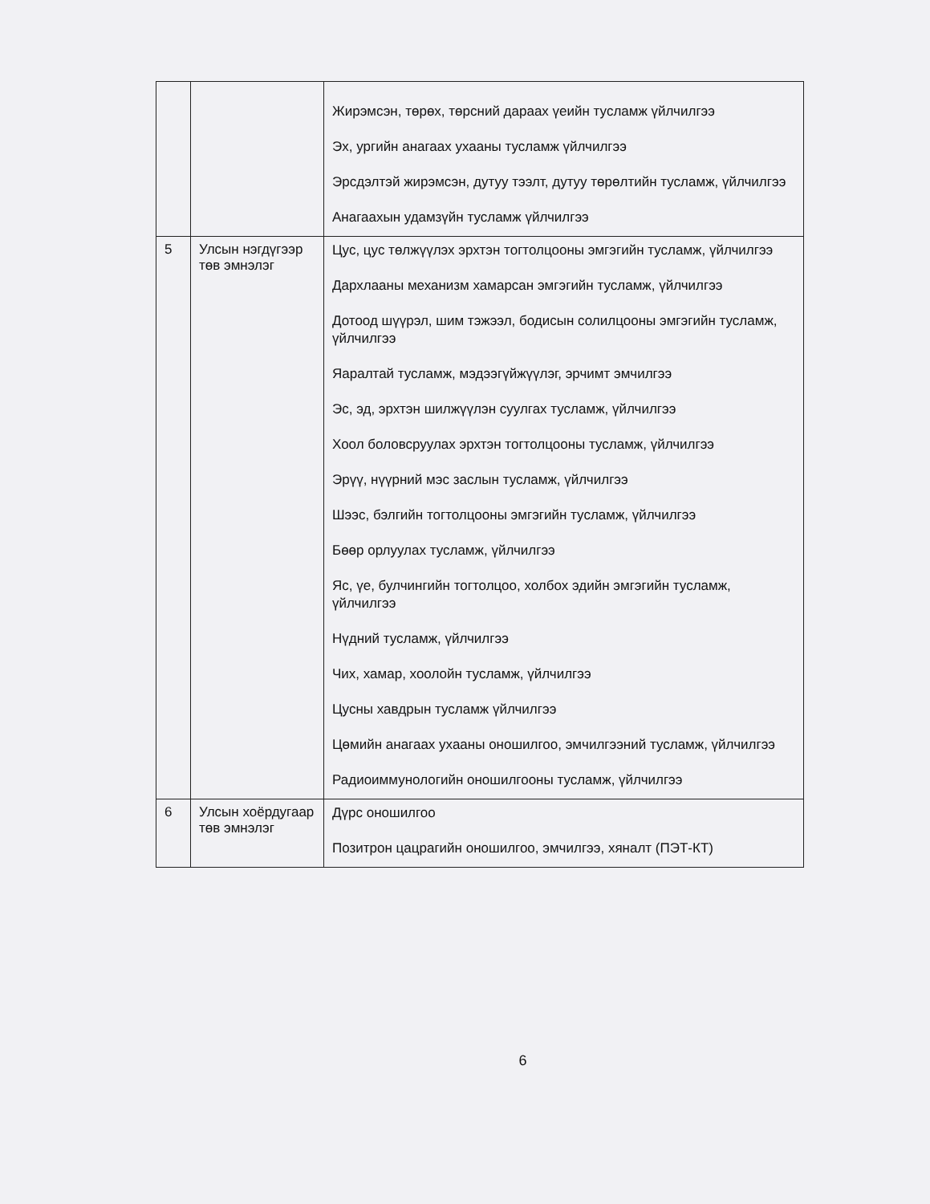| | | Жирэмсэн, төрөх, төрсний дараах үеийн тусламж үйлчилгээ Эх, ургийн анагаах ухааны тусламж үйлчилгээ Эрсдэлтэй жирэмсэн, дутуу тээлт, дутуу төрөлтийн тусламж, үйлчилгээ Анагаахын удамзүйн тусламж үйлчилгээ |
| 5 | Улсын нэгдүгээр төв эмнэлэг | Цус, цус төлжүүлэх эрхтэн тогтолцооны эмгэгийн тусламж, үйлчилгээ Дархлааны механизм хамарсан эмгэгийн тусламж, үйлчилгээ Дотоод шүүрэл, шим тэжээл, бодисын солилцооны эмгэгийн тусламж, үйлчилгээ Яаралтай тусламж, мэдээгүйжүүлэг, эрчимт эмчилгээ Эс, эд, эрхтэн шилжүүлэн суулгах тусламж, үйлчилгээ Хоол боловсруулах эрхтэн тогтолцооны тусламж, үйлчилгээ Эрүү, нүүрний мэс заслын тусламж, үйлчилгээ Шээс, бэлгийн тогтолцооны эмгэгийн тусламж, үйлчилгээ Бөөр орлуулах тусламж, үйлчилгээ Яс, үе, булчингийн тогтолцоо, холбох эдийн эмгэгийн тусламж, үйлчилгээ Нүдний тусламж, үйлчилгээ Чих, хамар, хоолойн тусламж, үйлчилгээ Цусны хавдрын тусламж үйлчилгээ Цөмийн анагаах ухааны оношилгоо, эмчилгээний тусламж, үйлчилгээ Радиоиммунологийн оношилгооны тусламж, үйлчилгээ |
| 6 | Улсын хоёрдугаар төв эмнэлэг | Дүрс оношилгоо Позитрон цацрагийн оношилгоо, эмчилгээ, хяналт (ПЭТ-КТ) |
6